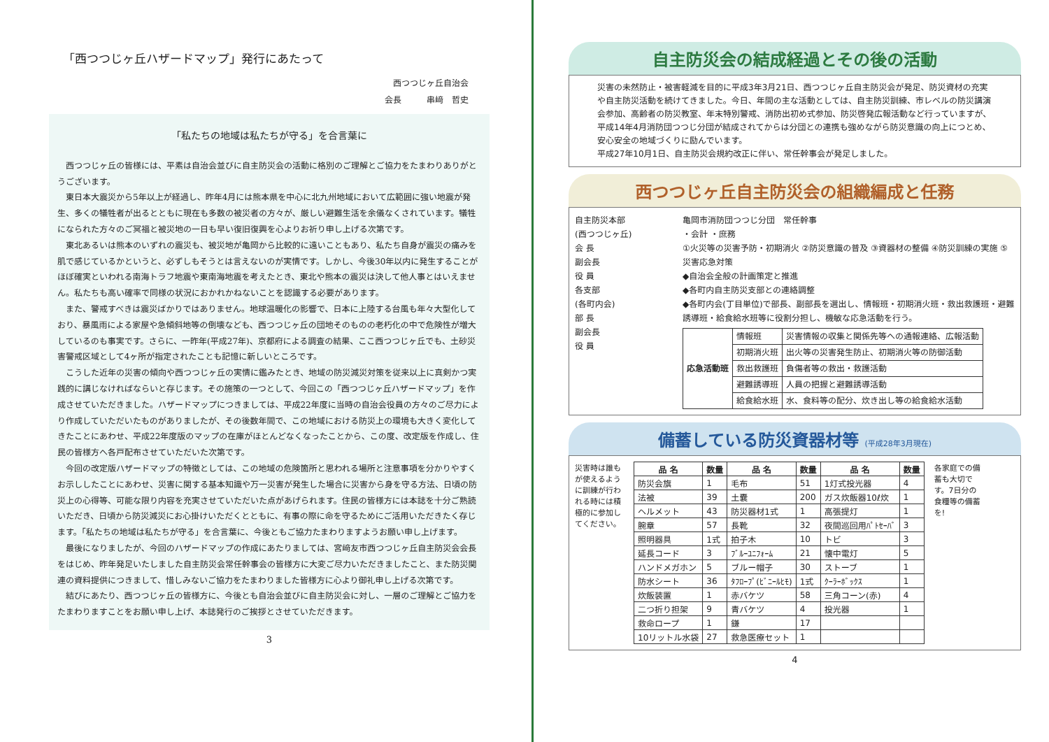「西つつじヶ丘ハザードマップ」発行にあたって
西つつじヶ丘自治会　　　　　
会長　　　串﨑　哲史
「私たちの地域は私たちが守る」を合言葉に
西つつじヶ丘の皆様には、平素は自治会並びに自主防災会の活動に格別のご理解とご協力をたまわりありがとうございます。
東日本大震災から5年以上が経過し、昨年4月には熊本県を中心に北九州地域において広範囲に強い地震が発生、多くの犠牲者が出るとともに現在も多数の被災者の方々が、厳しい避難生活を余儀なくされています。犠牲になられた方々のご冥福と被災地の一日も早い復旧復興を心よりお祈り申し上げる次第です。
東北あるいは熊本のいずれの震災も、被災地が亀岡から比較的に遠いこともあり、私たち自身が震災の痛みを肌で感じているかというと、必ずしもそうとは言えないのが実情です。しかし、今後30年以内に発生することがほぼ確実といわれる南海トラフ地震や東南海地震を考えたとき、東北や熊本の震災は決して他人事とはいえません。私たちも高い確率で同様の状況におかれかねないことを認識する必要があります。
また、警戒すべきは震災ばかりではありません。地球温暖化の影響で、日本に上陸する台風も年々大型化しており、暴風雨による家屋や急傾斜地等の倒壊なども、西つつじヶ丘の団地そのものの老朽化の中で危険性が増大しているのも事実です。さらに、一昨年(平成27年)、京都府による調査の結果、ここ西つつじヶ丘でも、土砂災害警戒区域として4ヶ所が指定されたことも記憶に新しいところです。
こうした近年の災害の傾向や西つつじヶ丘の実情に鑑みたとき、地域の防災減災対策を従来以上に真剣かつ実践的に講じなければならいと存じます。その施策の一つとして、今回この「西つつじヶ丘ハザードマップ」を作成させていただきました。ハザードマップにつきましては、平成22年度に当時の自治会役員の方々のご尽力により作成していただいたものがありましたが、その後数年間で、この地域における防災上の環境も大きく変化してきたことにあわせ、平成22年度版のマップの在庫がほとんどなくなったことから、この度、改定版を作成し、住民の皆様方へ各戸配布させていただいた次第です。
今回の改定版ハザードマップの特徴としては、この地域の危険箇所と思われる場所と注意事項を分かりやすくお示ししたことにあわせ、災害に関する基本知識や万一災害が発生した場合に災害から身を守る方法、日頃の防災上の心得等、可能な限り内容を充実させていただいた点があげられます。住民の皆様方には本誌を十分ご熟読いただき、日頃から防災減災にお心掛けいただくとともに、有事の際に命を守るためにご活用いただきたく存じます。「私たちの地域は私たちが守る」を合言葉に、今後ともご協力たまわりますようお願い申し上げます。
最後になりましたが、今回のハザードマップの作成にあたりましては、宮﨑友市西つつじヶ丘自主防災会会長をはじめ、昨年発足いたしました自主防災会常任幹事会の皆様方に大変ご尽力いただきましたこと、また防災関連の資料提供につきまして、惜しみないご協力をたまわりました皆様方に心より御礼申し上げる次第です。
結びにあたり、西つつじヶ丘の皆様方に、今後とも自治会並びに自主防災会に対し、一層のご理解とご協力をたまわりますことをお願い申し上げ、本誌発行のご挨拶とさせていただきます。
3
自主防災会の結成経過とその後の活動
災害の未然防止・被害軽減を目的に平成3年3月21日、西つつじヶ丘自主防災会が発足、防災資材の充実や自主防災活動を続けてきました。今日、年間の主な活動としては、自主防災訓練、市レベルの防災講演会参加、高齢者の防災教室、年末特別警戒、消防出初め式参加、防災啓発広報活動など行っていますが、平成14年4月消防団つつじ分団が結成されてからは分団との連携も強めながら防災意識の向上につとめ、安心安全の地域づくりに励んでいます。
平成27年10月1日、自主防災会規約改正に伴い、常任幹事会が発足しました。
西つつじヶ丘自主防災会の組織編成と任務
自主防災本部
(西つつじヶ丘)
会 長
副会長
役 員
各支部
(各町内会)
部 長
副会長
役 員
亀岡市消防団つつじ分団　常任幹事
・会計 ・庶務
①火災等の災害予防・初期消火 ②防災意識の普及 ③資器材の整備 ④防災訓練の実施 ⑤災害応急対策
◆自治会全般の計画策定と推進
◆各町内自主防災支部との連絡調整
◆各町内会(丁目単位)で部長、副部長を選出し、情報班・初期消火班・救出救護班・避難誘導班・給食給水班等に役割分担し、機敏な応急活動を行う。
| 応急活動班 | 情報班 | 災害情報の収集と関係先等への通報連絡、広報活動 |
| | 初期消火班 | 出火等の災害発生防止、初期消火等の防御活動 |
| | 救出救護班 | 負傷者等の救出・救護活動 |
| | 避難誘導班 | 人員の把握と避難誘導活動 |
| | 給食給水班 | 水、食料等の配分、炊き出し等の給食給水活動 |
備蓄している防災資器材等 (平成28年3月現在)
災害時は誰もが使えるように訓練が行われる時には積極的に参加してください。
| 品 名 | 数量 | 品 名 | 数量 | 品 名 | 数量 |
| --- | --- | --- | --- | --- | --- |
| 防災会旗 | 1 | 毛布 | 51 | 1灯式投光器 | 4 |
| 法被 | 39 | 土嚢 | 200 | ガス炊飯器10ℓ炊 | 1 |
| ヘルメット | 43 | 防災器材1式 | 1 | 高張提灯 | 1 |
| 腕章 | 57 | 長靴 | 32 | 夜間巡回用ﾊﾟﾄｾｰﾊﾞ | 3 |
| 照明器具 | 1式 | 拍子木 | 10 | トビ | 3 |
| 延長コード | 3 | ﾌﾞﾙｰﾕﾆﾌｫｰﾑ | 21 | 懐中電灯 | 5 |
| ハンドメガホン | 5 | ブルー帽子 | 30 | ストーブ | 1 |
| 防水シート | 36 | ﾀﾌﾛｰﾌﾟ(ﾋﾞﾆｰﾙﾋﾓ) | 1式 | ｸｰﾗｰﾎﾞｯｸｽ | 1 |
| 炊飯装置 | 1 | 赤バケツ | 58 | 三角コーン(赤) | 4 |
| 二つ折り担架 | 9 | 青バケツ | 4 | 投光器 | 1 |
| 救命ロープ | 1 | 鎌 | 17 | | |
| 10リットル水袋 | 27 | 救急医療セット | 1 | | |
各家庭での備蓄も大切です。7日分の食糧等の備蓄を!
4